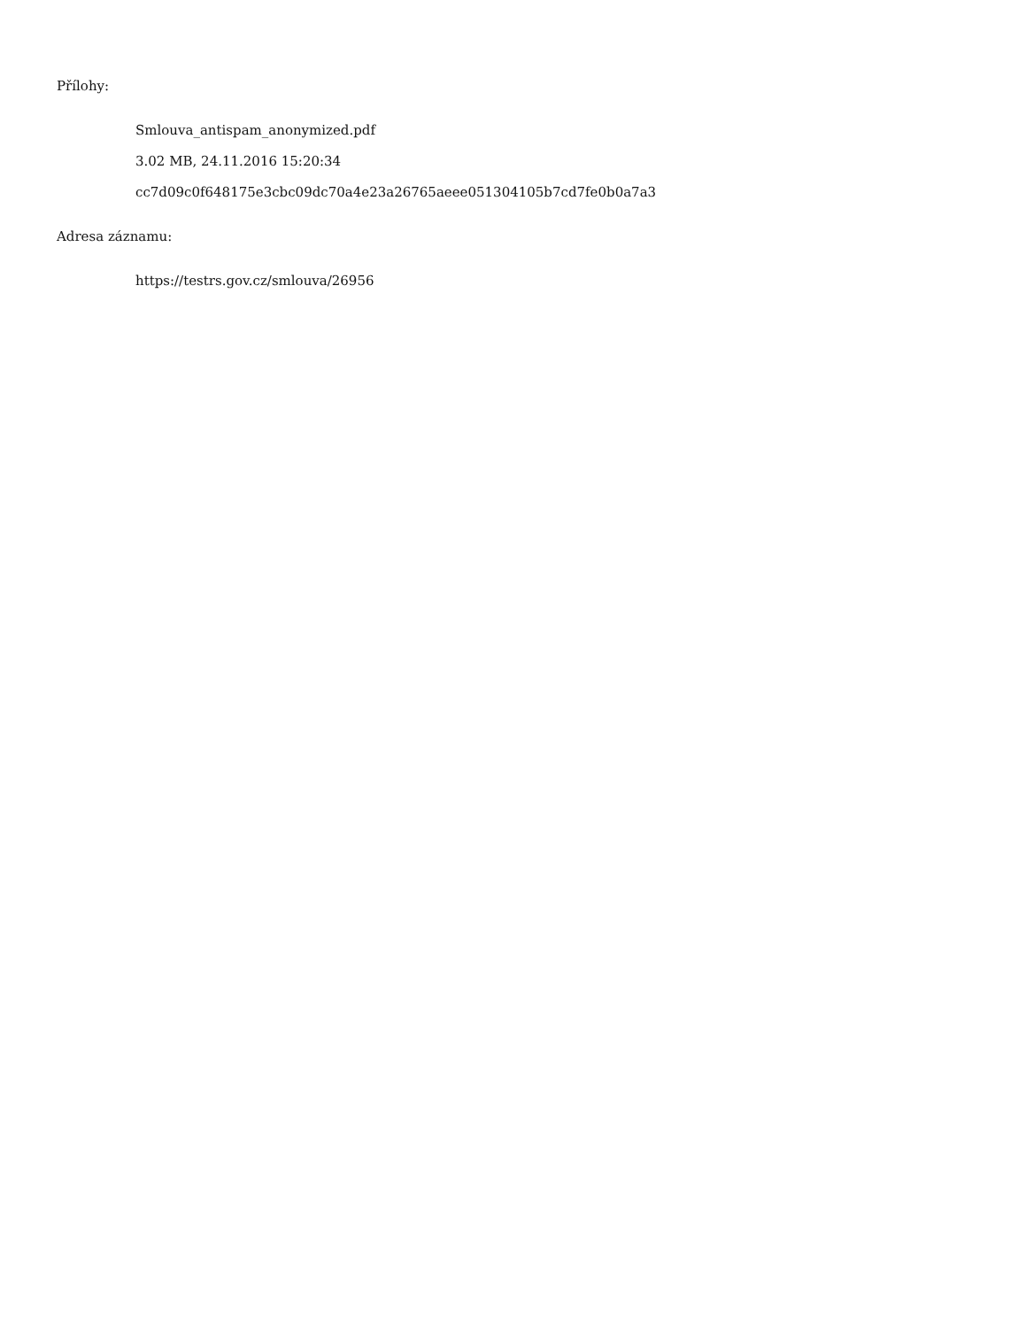Přílohy:
Smlouva_antispam_anonymized.pdf
3.02 MB, 24.11.2016 15:20:34
cc7d09c0f648175e3cbc09dc70a4e23a26765aeee051304105b7cd7fe0b0a7a3
Adresa záznamu:
https://testrs.gov.cz/smlouva/26956